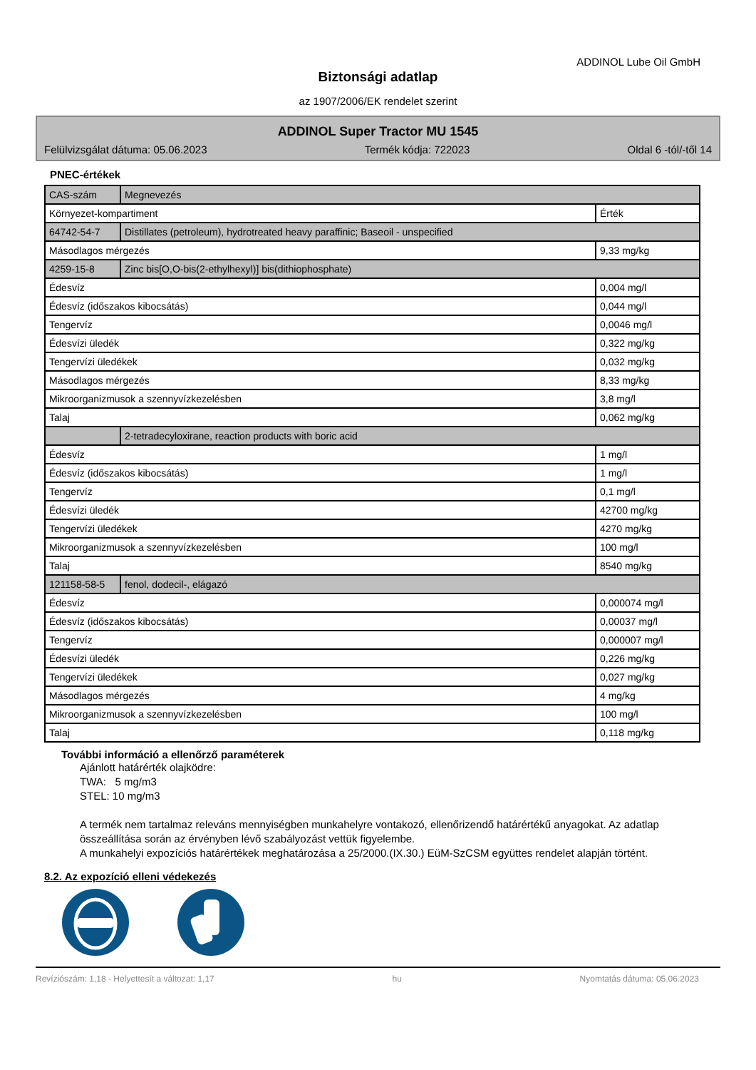ADDINOL Lube Oil GmbH
Biztonsági adatlap
az 1907/2006/EK rendelet szerint
ADDINOL Super Tractor MU 1545
Felülvizsgálat dátuma: 05.06.2023 Termék kódja: 722023 Oldal 6 -tól/-től 14
PNEC-értékek
| CAS-szám | Megnevezés | |
| Környezet-kompartiment | | Érték |
| 64742-54-7 | Distillates (petroleum), hydrotreated heavy paraffinic; Baseoil - unspecified | |
| Másodlagos mérgezés | | 9,33 mg/kg |
| 4259-15-8 | Zinc bis[O,O-bis(2-ethylhexyl)] bis(dithiophosphate) | |
| Édesvíz | | 0,004 mg/l |
| Édesvíz (időszakos kibocsátás) | | 0,044 mg/l |
| Tengervíz | | 0,0046 mg/l |
| Édesvízi üledék | | 0,322 mg/kg |
| Tengervízi üledékek | | 0,032 mg/kg |
| Másodlagos mérgezés | | 8,33 mg/kg |
| Mikroorganizmusok a szennyvízkezelésben | | 3,8 mg/l |
| Talaj | | 0,062 mg/kg |
| | 2-tetradecyloxirane, reaction products with boric acid | |
| Édesvíz | | 1 mg/l |
| Édesvíz (időszakos kibocsátás) | | 1 mg/l |
| Tengervíz | | 0,1 mg/l |
| Édesvízi üledék | | 42700 mg/kg |
| Tengervízi üledékek | | 4270 mg/kg |
| Mikroorganizmusok a szennyvízkezelésben | | 100 mg/l |
| Talaj | | 8540 mg/kg |
| 121158-58-5 | fenol, dodecil-, elágazó | |
| Édesvíz | | 0,000074 mg/l |
| Édesvíz (időszakos kibocsátás) | | 0,00037 mg/l |
| Tengervíz | | 0,000007 mg/l |
| Édesvízi üledék | | 0,226 mg/kg |
| Tengervízi üledékek | | 0,027 mg/kg |
| Másodlagos mérgezés | | 4 mg/kg |
| Mikroorganizmusok a szennyvízkezelésben | | 100 mg/l |
| Talaj | | 0,118 mg/kg |
További információ a ellenőrző paraméterek
Ajánlott határérték olajködre:
TWA: 5 mg/m3
STEL: 10 mg/m3
A termék nem tartalmaz releváns mennyiségben munkahelyre vontakozó, ellenőrizendő határértékű anyagokat. Az adatlap összeállítása során az érvényben lévő szabályozást vettük figyelembe.
A munkahelyi expozíciós határértékek meghatározása a 25/2000.(IX.30.) EüM-SzCSM együttes rendelet alapján történt.
8.2. Az expozíció elleni védekezés
Revíziószám: 1,18 - Helyettesít a változat: 1,17 hu Nyomtatás dátuma: 05.06.2023